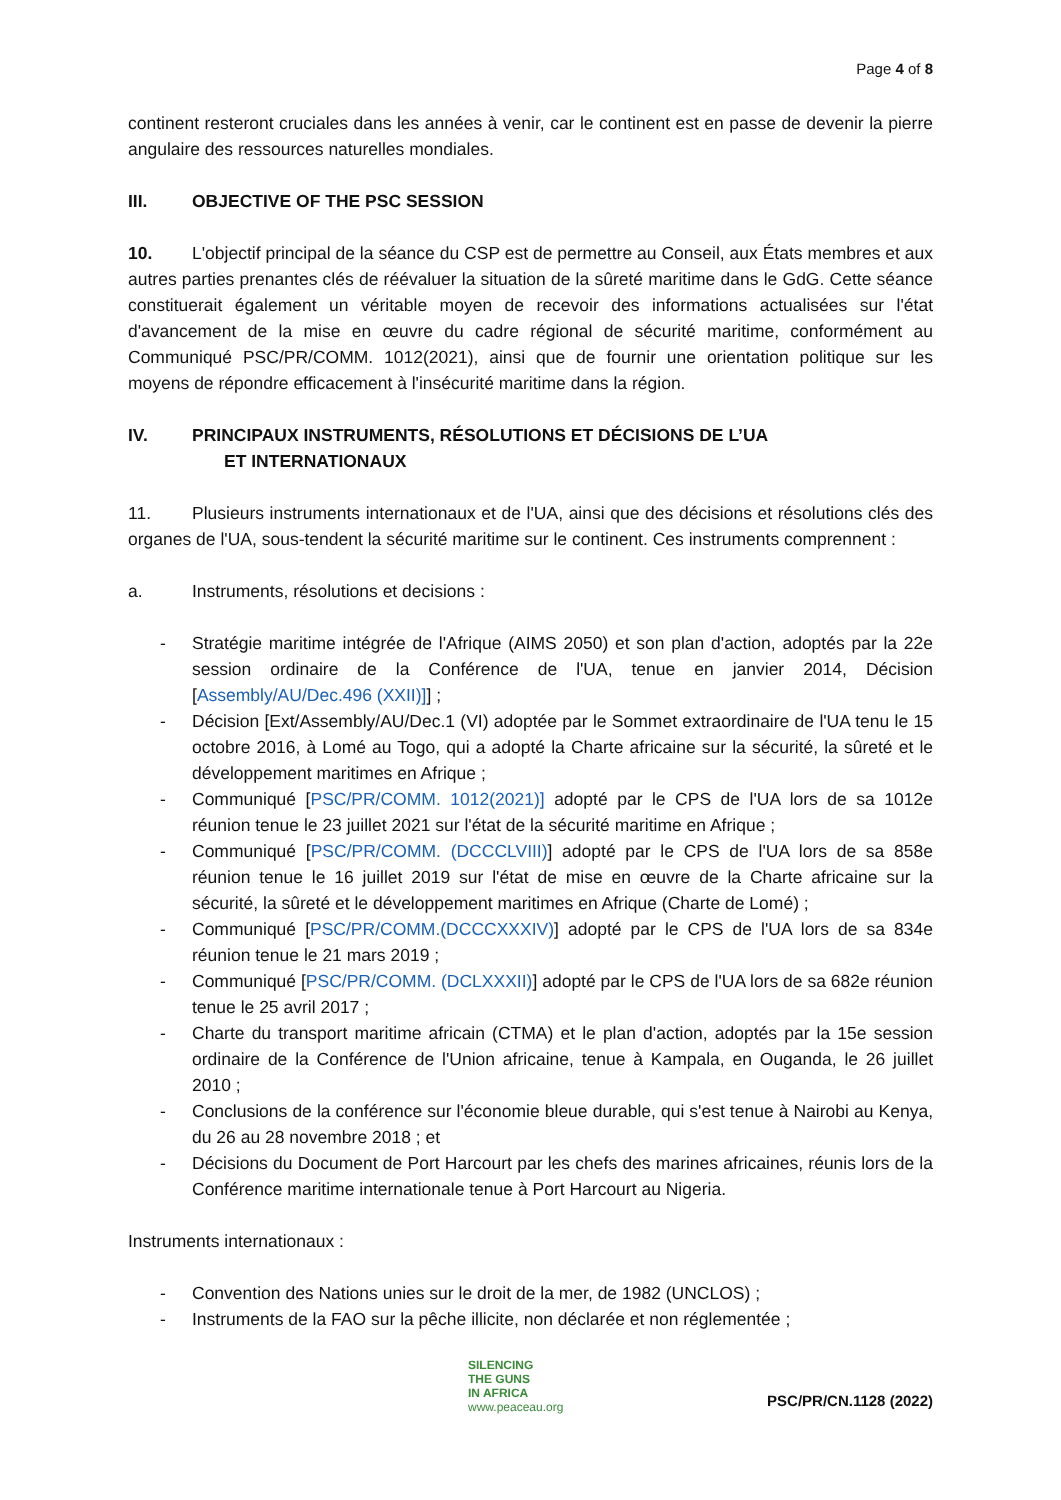Page 4 of 8
continent resteront cruciales dans les années à venir, car le continent est en passe de devenir la pierre angulaire des ressources naturelles mondiales.
III. OBJECTIVE OF THE PSC SESSION
10. L'objectif principal de la séance du CSP est de permettre au Conseil, aux États membres et aux autres parties prenantes clés de réévaluer la situation de la sûreté maritime dans le GdG. Cette séance constituerait également un véritable moyen de recevoir des informations actualisées sur l'état d'avancement de la mise en œuvre du cadre régional de sécurité maritime, conformément au Communiqué PSC/PR/COMM. 1012(2021), ainsi que de fournir une orientation politique sur les moyens de répondre efficacement à l'insécurité maritime dans la région.
IV. PRINCIPAUX INSTRUMENTS, RÉSOLUTIONS ET DÉCISIONS DE L’UA
ET INTERNATIONAUX
11. Plusieurs instruments internationaux et de l'UA, ainsi que des décisions et résolutions clés des organes de l'UA, sous-tendent la sécurité maritime sur le continent. Ces instruments comprennent :
a. Instruments, résolutions et decisions :
- Stratégie maritime intégrée de l'Afrique (AIMS 2050) et son plan d'action, adoptés par la 22e session ordinaire de la Conférence de l'UA, tenue en janvier 2014, Décision [Assembly/AU/Dec.496 (XXII)]] ;
- Décision [Ext/Assembly/AU/Dec.1 (VI) adoptée par le Sommet extraordinaire de l'UA tenu le 15 octobre 2016, à Lomé au Togo, qui a adopté la Charte africaine sur la sécurité, la sûreté et le développement maritimes en Afrique ;
- Communiqué [PSC/PR/COMM. 1012(2021)] adopté par le CPS de l'UA lors de sa 1012e réunion tenue le 23 juillet 2021 sur l'état de la sécurité maritime en Afrique ;
- Communiqué [PSC/PR/COMM. (DCCCLVIII)] adopté par le CPS de l'UA lors de sa 858e réunion tenue le 16 juillet 2019 sur l'état de mise en œuvre de la Charte africaine sur la sécurité, la sûreté et le développement maritimes en Afrique (Charte de Lomé) ;
- Communiqué [PSC/PR/COMM.(DCCCXXXIV)] adopté par le CPS de l'UA lors de sa 834e réunion tenue le 21 mars 2019 ;
- Communiqué [PSC/PR/COMM. (DCLXXXII)] adopté par le CPS de l'UA lors de sa 682e réunion tenue le 25 avril 2017 ;
- Charte du transport maritime africain (CTMA) et le plan d'action, adoptés par la 15e session ordinaire de la Conférence de l'Union africaine, tenue à Kampala, en Ouganda, le 26 juillet 2010 ;
- Conclusions de la conférence sur l'économie bleue durable, qui s'est tenue à Nairobi au Kenya, du 26 au 28 novembre 2018 ; et
- Décisions du Document de Port Harcourt par les chefs des marines africaines, réunis lors de la Conférence maritime internationale tenue à Port Harcourt au Nigeria.
Instruments internationaux :
- Convention des Nations unies sur le droit de la mer, de 1982 (UNCLOS) ;
- Instruments de la FAO sur la pêche illicite, non déclarée et non réglementée ;
SILENCING
THE GUNS
IN AFRICA
www.peaceau.org
PSC/PR/CN.1128 (2022)